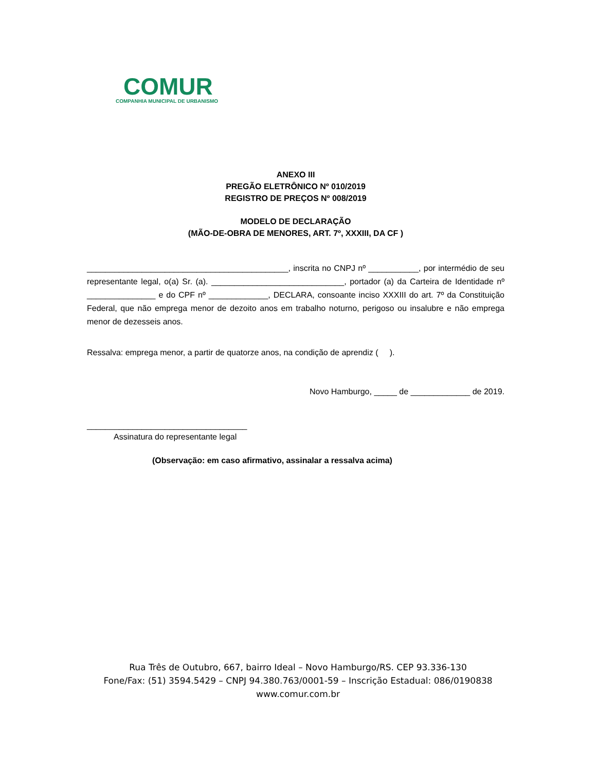COMUR
COMPANHIA MUNICIPAL DE URBANISMO
ANEXO III
PREGÃO ELETRÔNICO Nº 010/2019
REGISTRO DE PREÇOS Nº 008/2019
MODELO DE DECLARAÇÃO
(MÃO-DE-OBRA DE MENORES, ART. 7º, XXXIII, DA CF )
____________________________________________, inscrita no CNPJ nº ___________, por intermédio de seu representante legal, o(a) Sr. (a). _____________________________, portador (a) da Carteira de Identidade nº _______________ e do CPF nº _____________, DECLARA, consoante inciso XXXIII do art. 7º da Constituição Federal, que não emprega menor de dezoito anos em trabalho noturno, perigoso ou insalubre e não emprega menor de dezesseis anos.
Ressalva: emprega menor, a partir de quatorze anos, na condição de aprendiz ( ).
Novo Hamburgo, _____ de _____________ de 2019.
___________________________________
Assinatura do representante legal
(Observação: em caso afirmativo, assinalar a ressalva acima)
Rua Três de Outubro, 667, bairro Ideal – Novo Hamburgo/RS. CEP 93.336-130
Fone/Fax: (51) 3594.5429 – CNPJ 94.380.763/0001-59 – Inscrição Estadual: 086/0190838
www.comur.com.br